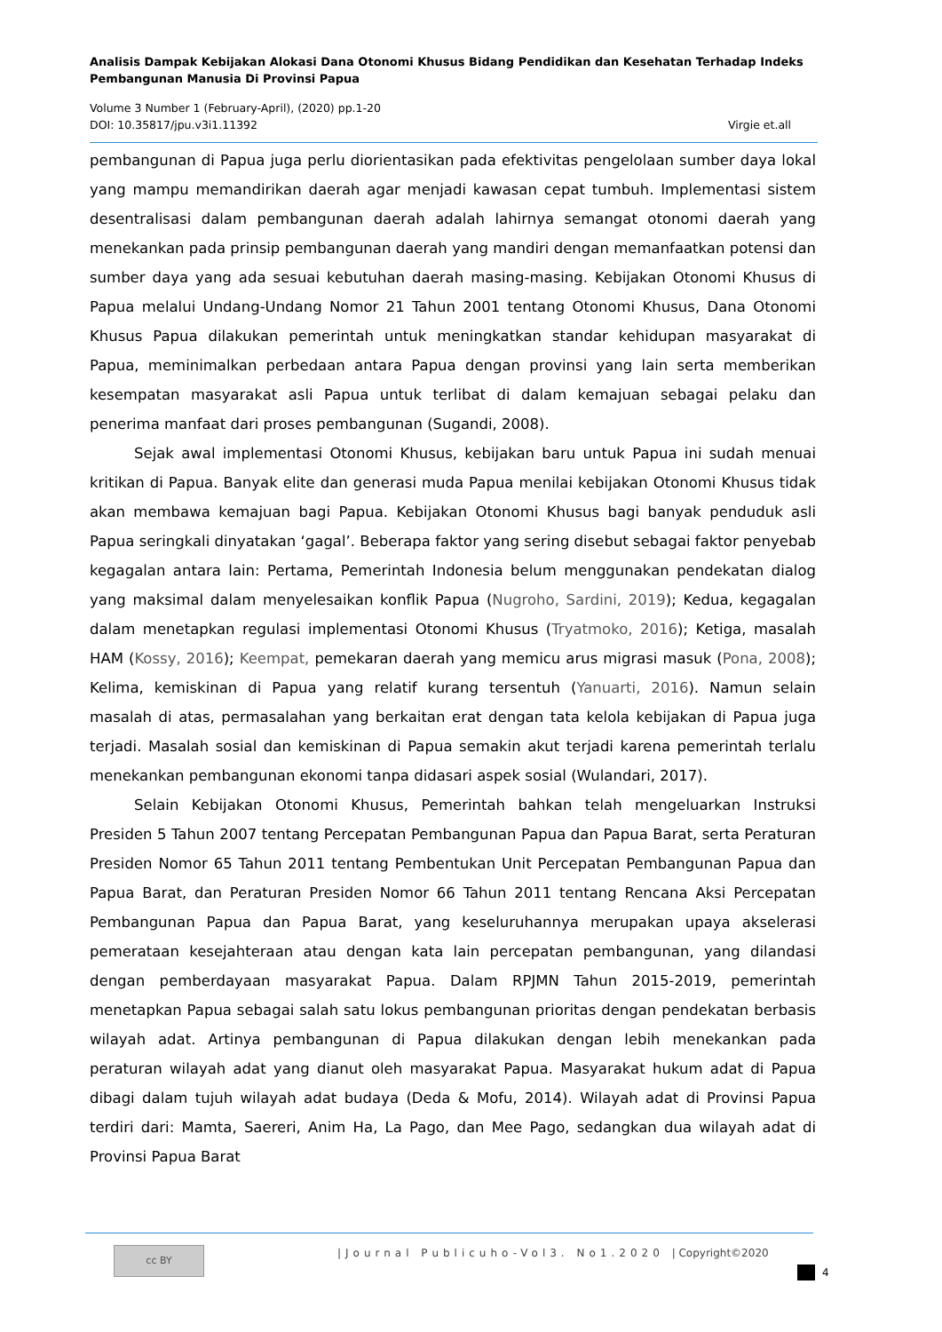Analisis Dampak Kebijakan Alokasi Dana Otonomi Khusus Bidang Pendidikan dan Kesehatan Terhadap Indeks Pembangunan Manusia Di Provinsi Papua
Volume 3 Number 1 (February-April), (2020) pp.1-20
DOI: 10.35817/jpu.v3i1.11392 Virgie et.all
pembangunan di Papua juga perlu diorientasikan pada efektivitas pengelolaan sumber daya lokal yang mampu memandirikan daerah agar menjadi kawasan cepat tumbuh. Implementasi sistem desentralisasi dalam pembangunan daerah adalah lahirnya semangat otonomi daerah yang menekankan pada prinsip pembangunan daerah yang mandiri dengan memanfaatkan potensi dan sumber daya yang ada sesuai kebutuhan daerah masing-masing. Kebijakan Otonomi Khusus di Papua melalui Undang-Undang Nomor 21 Tahun 2001 tentang Otonomi Khusus, Dana Otonomi Khusus Papua dilakukan pemerintah untuk meningkatkan standar kehidupan masyarakat di Papua, meminimalkan perbedaan antara Papua dengan provinsi yang lain serta memberikan kesempatan masyarakat asli Papua untuk terlibat di dalam kemajuan sebagai pelaku dan penerima manfaat dari proses pembangunan (Sugandi, 2008).
Sejak awal implementasi Otonomi Khusus, kebijakan baru untuk Papua ini sudah menuai kritikan di Papua. Banyak elite dan generasi muda Papua menilai kebijakan Otonomi Khusus tidak akan membawa kemajuan bagi Papua. Kebijakan Otonomi Khusus bagi banyak penduduk asli Papua seringkali dinyatakan ‘gagal’. Beberapa faktor yang sering disebut sebagai faktor penyebab kegagalan antara lain: Pertama, Pemerintah Indonesia belum menggunakan pendekatan dialog yang maksimal dalam menyelesaikan konflik Papua (Nugroho, Sardini, 2019); Kedua, kegagalan dalam menetapkan regulasi implementasi Otonomi Khusus (Tryatmoko, 2016); Ketiga, masalah HAM (Kossy, 2016); Keempat, pemekaran daerah yang memicu arus migrasi masuk (Pona, 2008); Kelima, kemiskinan di Papua yang relatif kurang tersentuh (Yanuarti, 2016). Namun selain masalah di atas, permasalahan yang berkaitan erat dengan tata kelola kebijakan di Papua juga terjadi. Masalah sosial dan kemiskinan di Papua semakin akut terjadi karena pemerintah terlalu menekankan pembangunan ekonomi tanpa didasari aspek sosial (Wulandari, 2017).
Selain Kebijakan Otonomi Khusus, Pemerintah bahkan telah mengeluarkan Instruksi Presiden 5 Tahun 2007 tentang Percepatan Pembangunan Papua dan Papua Barat, serta Peraturan Presiden Nomor 65 Tahun 2011 tentang Pembentukan Unit Percepatan Pembangunan Papua dan Papua Barat, dan Peraturan Presiden Nomor 66 Tahun 2011 tentang Rencana Aksi Percepatan Pembangunan Papua dan Papua Barat, yang keseluruhannya merupakan upaya akselerasi pemerataan kesejahteraan atau dengan kata lain percepatan pembangunan, yang dilandasi dengan pemberdayaan masyarakat Papua. Dalam RPJMN Tahun 2015-2019, pemerintah menetapkan Papua sebagai salah satu lokus pembangunan prioritas dengan pendekatan berbasis wilayah adat. Artinya pembangunan di Papua dilakukan dengan lebih menekankan pada peraturan wilayah adat yang dianut oleh masyarakat Papua. Masyarakat hukum adat di Papua dibagi dalam tujuh wilayah adat budaya (Deda & Mofu, 2014). Wilayah adat di Provinsi Papua terdiri dari: Mamta, Saereri, Anim Ha, La Pago, dan Mee Pago, sedangkan dua wilayah adat di Provinsi Papua Barat
cc BY
|Journal Publicuho-Vol3. No1.2020 | Copyright©2020
4